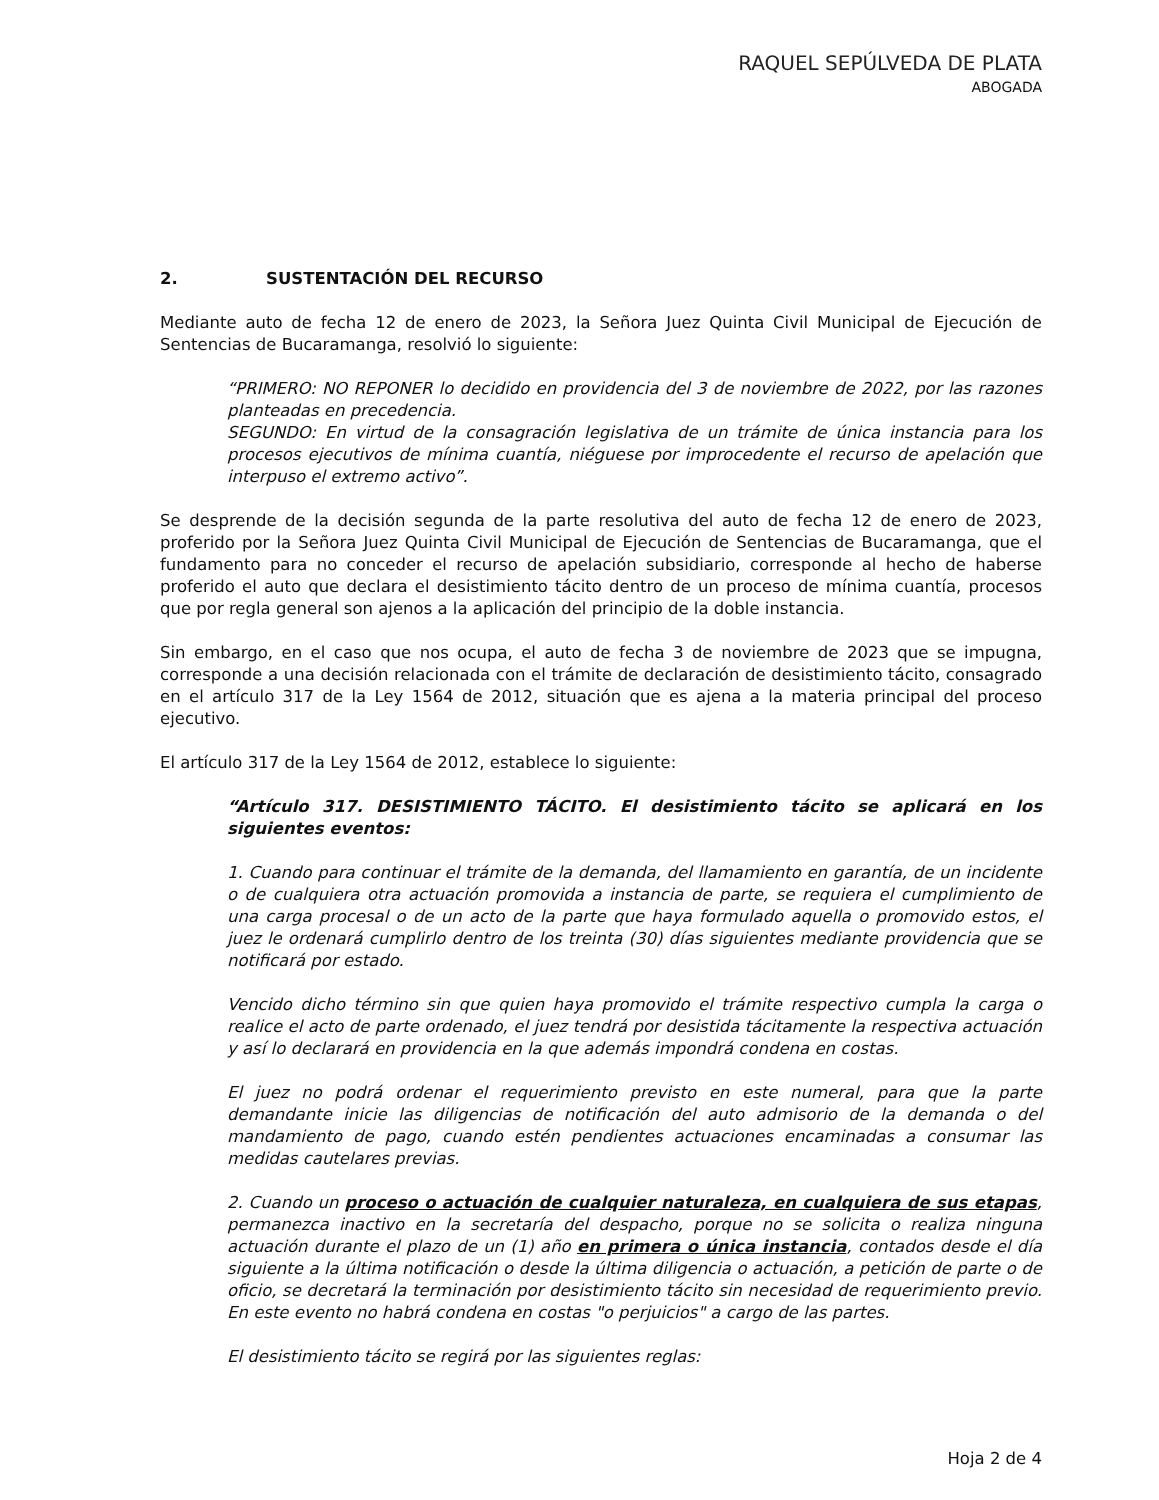RAQUEL SEPÚLVEDA DE PLATA
ABOGADA
2. SUSTENTACIÓN DEL RECURSO
Mediante auto de fecha 12 de enero de 2023, la Señora Juez Quinta Civil Municipal de Ejecución de Sentencias de Bucaramanga, resolvió lo siguiente:
“PRIMERO: NO REPONER lo decidido en providencia del 3 de noviembre de 2022, por las razones planteadas en precedencia.
SEGUNDO: En virtud de la consagración legislativa de un trámite de única instancia para los procesos ejecutivos de mínima cuantía, niéguese por improcedente el recurso de apelación que interpuso el extremo activo”.
Se desprende de la decisión segunda de la parte resolutiva del auto de fecha 12 de enero de 2023, proferido por la Señora Juez Quinta Civil Municipal de Ejecución de Sentencias de Bucaramanga, que el fundamento para no conceder el recurso de apelación subsidiario, corresponde al hecho de haberse proferido el auto que declara el desistimiento tácito dentro de un proceso de mínima cuantía, procesos que por regla general son ajenos a la aplicación del principio de la doble instancia.
Sin embargo, en el caso que nos ocupa, el auto de fecha 3 de noviembre de 2023 que se impugna, corresponde a una decisión relacionada con el trámite de declaración de desistimiento tácito, consagrado en el artículo 317 de la Ley 1564 de 2012, situación que es ajena a la materia principal del proceso ejecutivo.
El artículo 317 de la Ley 1564 de 2012, establece lo siguiente:
“Artículo 317. DESISTIMIENTO TÁCITO. El desistimiento tácito se aplicará en los siguientes eventos:
1. Cuando para continuar el trámite de la demanda, del llamamiento en garantía, de un incidente o de cualquiera otra actuación promovida a instancia de parte, se requiera el cumplimiento de una carga procesal o de un acto de la parte que haya formulado aquella o promovido estos, el juez le ordenará cumplirlo dentro de los treinta (30) días siguientes mediante providencia que se notificará por estado.
Vencido dicho término sin que quien haya promovido el trámite respectivo cumpla la carga o realice el acto de parte ordenado, el juez tendrá por desistida tácitamente la respectiva actuación y así lo declarará en providencia en la que además impondrá condena en costas.
El juez no podrá ordenar el requerimiento previsto en este numeral, para que la parte demandante inicie las diligencias de notificación del auto admisorio de la demanda o del mandamiento de pago, cuando estén pendientes actuaciones encaminadas a consumar las medidas cautelares previas.
2. Cuando un proceso o actuación de cualquier naturaleza, en cualquiera de sus etapas, permanezca inactivo en la secretaría del despacho, porque no se solicita o realiza ninguna actuación durante el plazo de un (1) año en primera o única instancia, contados desde el día siguiente a la última notificación o desde la última diligencia o actuación, a petición de parte o de oficio, se decretará la terminación por desistimiento tácito sin necesidad de requerimiento previo. En este evento no habrá condena en costas "o perjuicios" a cargo de las partes.
El desistimiento tácito se regirá por las siguientes reglas:
Hoja 2 de 4